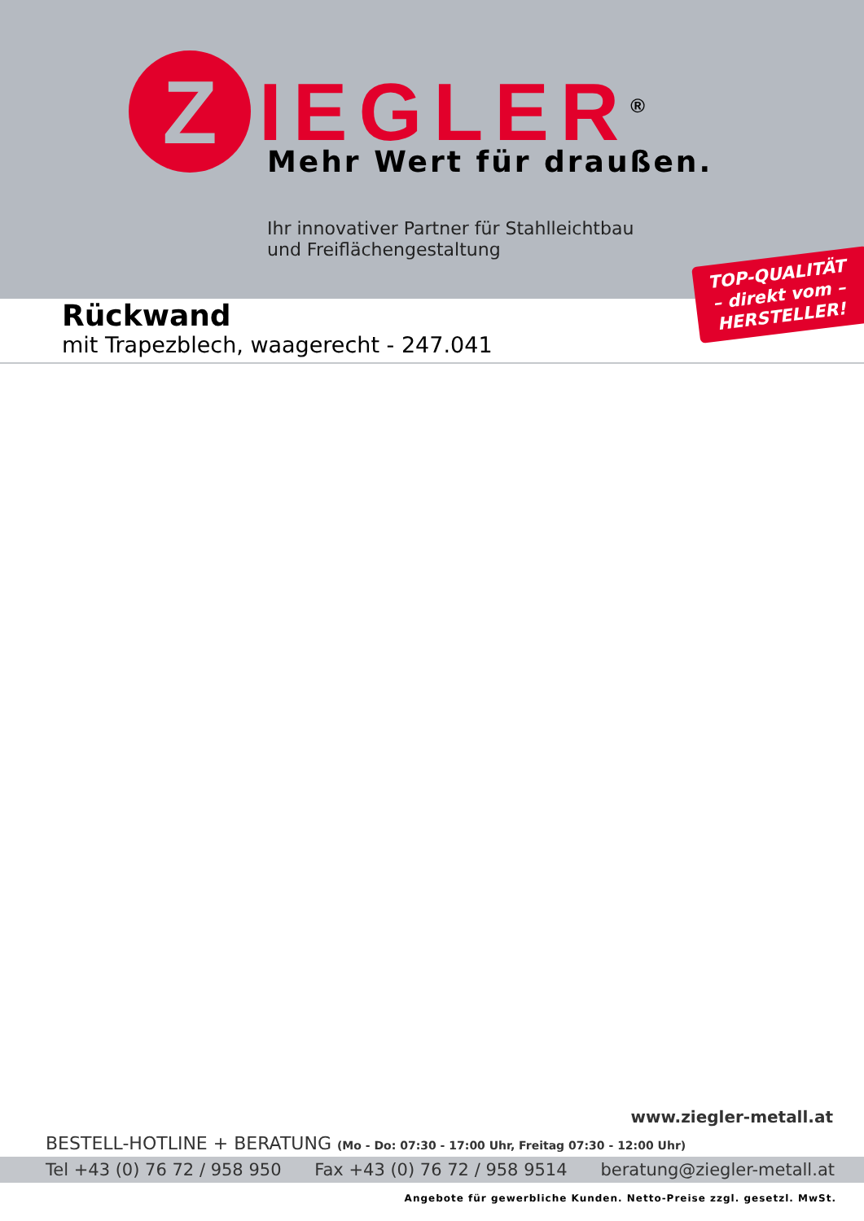Z
IEGLER<sup>®</sup>
Mehr Wert für draußen.
Ihr innovativer Partner für Stahlleichtbau
und Freiflächengestaltung
TOP-QUALITÄT
– direkt vom –
HERSTELLER!
Rückwand
mit Trapezblech, waagerecht - 247.041
www.ziegler-metall.at
BESTELL-HOTLINE + BERATUNG (Mo - Do: 07:30 - 17:00 Uhr, Freitag 07:30 - 12:00 Uhr)
Tel +43 (0) 76 72 / 958 950 Fax +43 (0) 76 72 / 958 9514 beratung@ziegler-metall.at
Angebote für gewerbliche Kunden. Netto-Preise zzgl. gesetzl. MwSt.